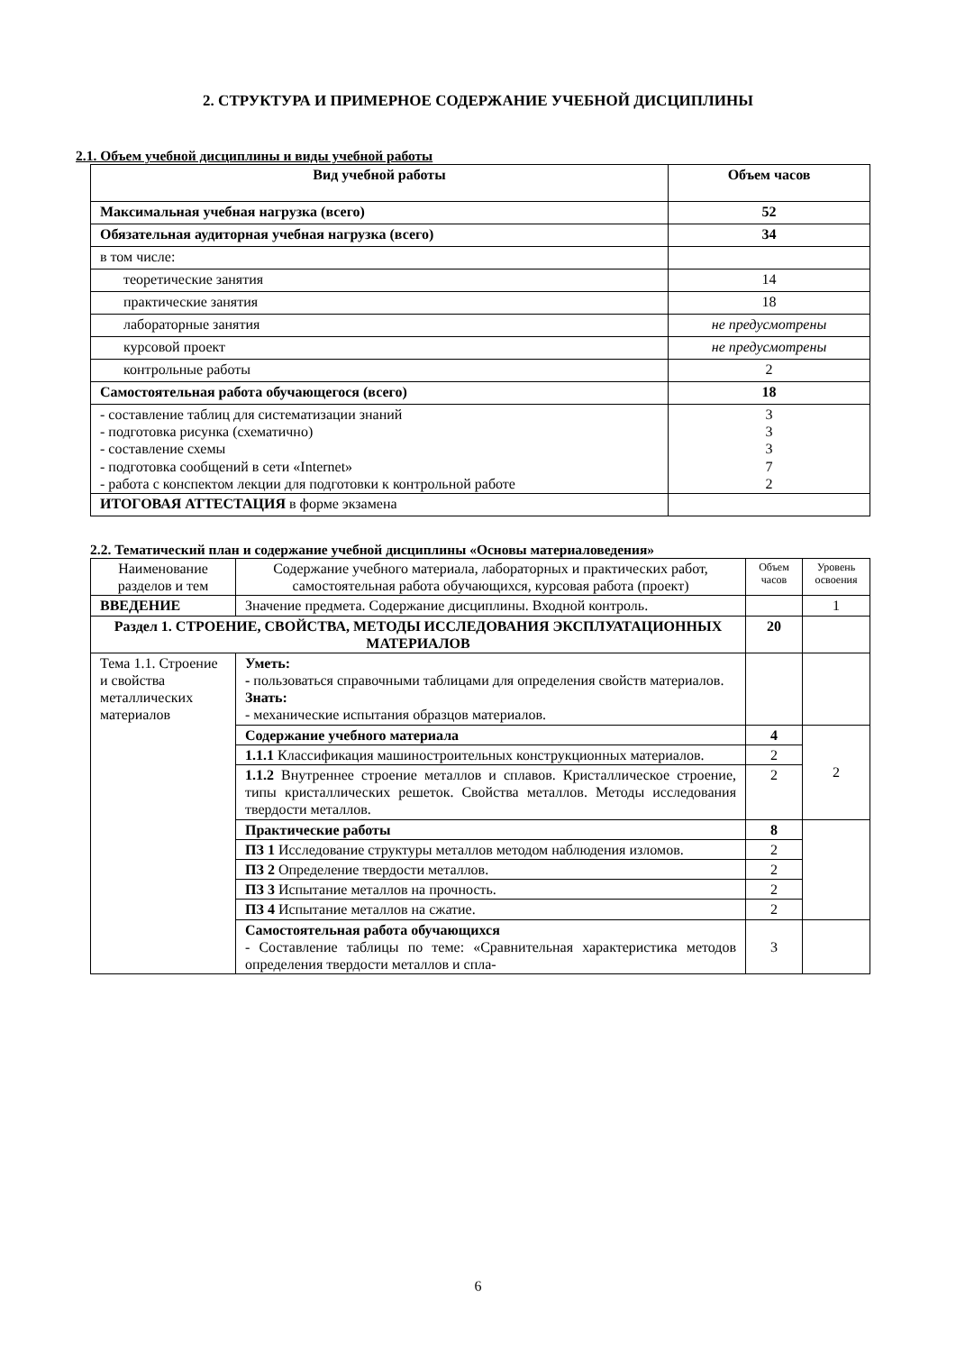2. СТРУКТУРА И ПРИМЕРНОЕ СОДЕРЖАНИЕ УЧЕБНОЙ ДИСЦИПЛИНЫ
2.1. Объем учебной дисциплины и виды учебной работы
| Вид учебной работы | Объем часов |
| --- | --- |
| Максимальная учебная нагрузка (всего) | 52 |
| Обязательная аудиторная учебная нагрузка (всего) | 34 |
| в том числе: | |
| теоретические занятия | 14 |
| практические занятия | 18 |
| лабораторные занятия | не предусмотрены |
| курсовой проект | не предусмотрены |
| контрольные работы | 2 |
| Самостоятельная работа обучающегося (всего) | 18 |
| - составление таблиц для систематизации знаний - подготовка рисунка (схематично) - составление схемы - подготовка сообщений в сети «Internet» - работа с конспектом лекции для подготовки к контрольной работе | 3 3 3 7 2 |
| ИТОГОВАЯ АТТЕСТАЦИЯ в форме экзамена | |
2.2. Тематический план и содержание учебной дисциплины «Основы материаловедения»
| Наименование разделов и тем | Содержание учебного материала, лабораторных и практических работ, самостоятельная работа обучающихся, курсовая работа (проект) | Объем часов | Уровень освоения |
| ВВЕДЕНИЕ | Значение предмета. Содержание дисциплины. Входной контроль. | | 1 |
| Раздел 1. СТРОЕНИЕ, СВОЙСТВА, МЕТОДЫ ИССЛЕДОВАНИЯ ЭКСПЛУАТАЦИОННЫХ МАТЕРИАЛОВ | | 20 | |
| Тема 1.1. Строение и свойства металлических материалов | Уметь: - пользоваться справочными таблицами для определения свойств материалов. Знать: - механические испытания образцов материалов. | | |
| | Содержание учебного материала | 4 | 2 |
| | 1.1.1 Классификация машиностроительных конструкционных материалов. | 2 | |
| | 1.1.2 Внутреннее строение металлов и сплавов. Кристаллическое строение, типы кристаллических решеток. Свойства металлов. Методы исследования твердости металлов. | 2 | |
| | Практические работы | 8 | |
| | ПЗ 1 Исследование структуры металлов методом наблюдения изломов. | 2 | |
| | ПЗ 2 Определение твердости металлов. | 2 | |
| | ПЗ 3 Испытание металлов на прочность. | 2 | |
| | ПЗ 4 Испытание металлов на сжатие. | 2 | |
| | Самостоятельная работа обучающихся - Составление таблицы по теме: «Сравнительная характеристика методов определения твердости металлов и спла- | 3 | |
6